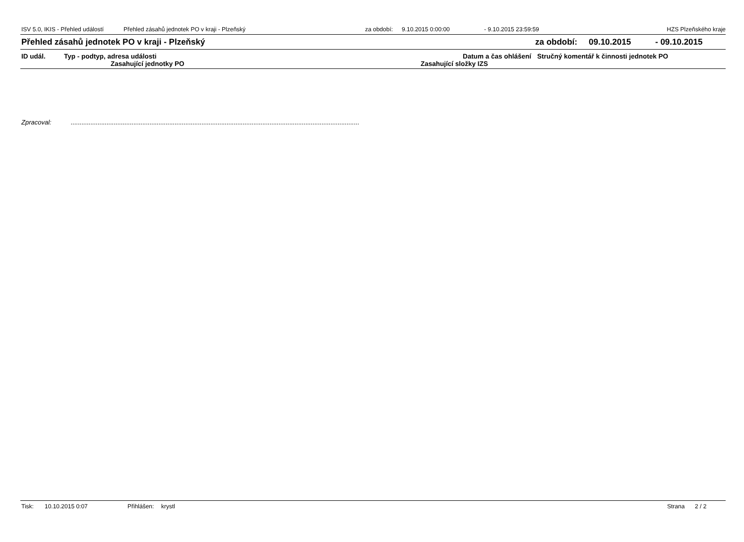ISV 5.0, IKIS - Přehled událostí Přehled zásahů jednotek PO v kraji - Plzeňský za období: 9.10.2015 0:00:00 - 9.10.2015 23:59:59 HZS Plzeňského kraje
Přehled zásahů jednotek PO v kraji - Plzeňský za období: 09.10.2015 - 09.10.2015
ID udál. Typ - podtyp, adresa události Datum a čas ohlášení Stručný komentář k činnosti jednotek PO
Zasahující jednotky PO Zasahující složky IZS
Zpracoval:.................................................................................................................................................................
Tisk: 10.10.2015 0:07 Přihlášen: krystl Strana 2 / 2